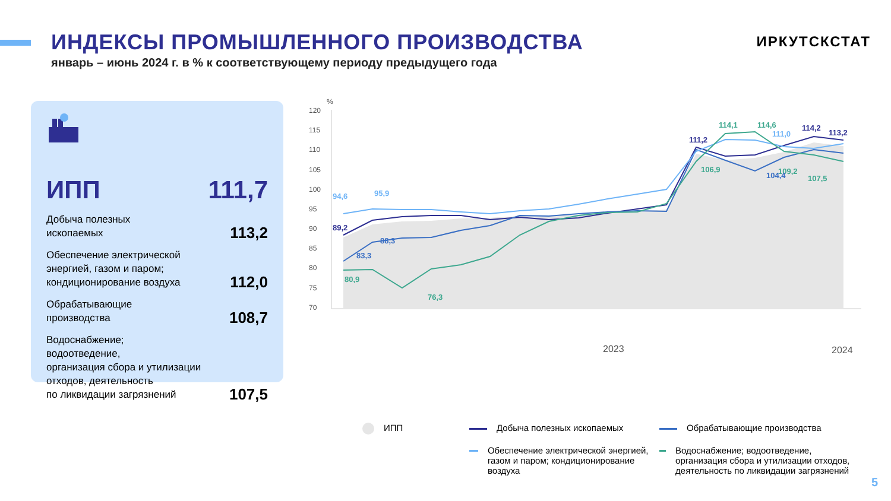ИНДЕКСЫ ПРОМЫШЛЕННОГО ПРОИЗВОДСТВА
ИРКУТСКСТАТ
январь – июнь 2024 г. в % к соответствующему периоду предыдущего года
ИПП 111,7
Добыча полезных
ископаемых 113,2
Обеспечение электрической
энергией, газом и паром;
кондиционирование воздуха 112,0
Обрабатывающие
производства 108,7
Водоснабжение;
водоотведение,
организация сбора и утилизации
отходов, деятельность
по ликвидации загрязнений 107,5
%
120
115
110
105
100
95
90
85
80
75
70
2023
2024
89,2
111,2
114,2
113,2
80,9
76,3
114,1
114,6
106,9
109,2
107,5
83,3
88,3
104,4
94,6
95,9
111,0
ИПП
Добыча полезных ископаемых
Обрабатывающие производства
Обеспечение электрической энергией, газом и паром; кондиционирование воздуха
Водоснабжение; водоотведение, организация сбора и утилизации отходов, деятельность по ликвидации загрязнений
5